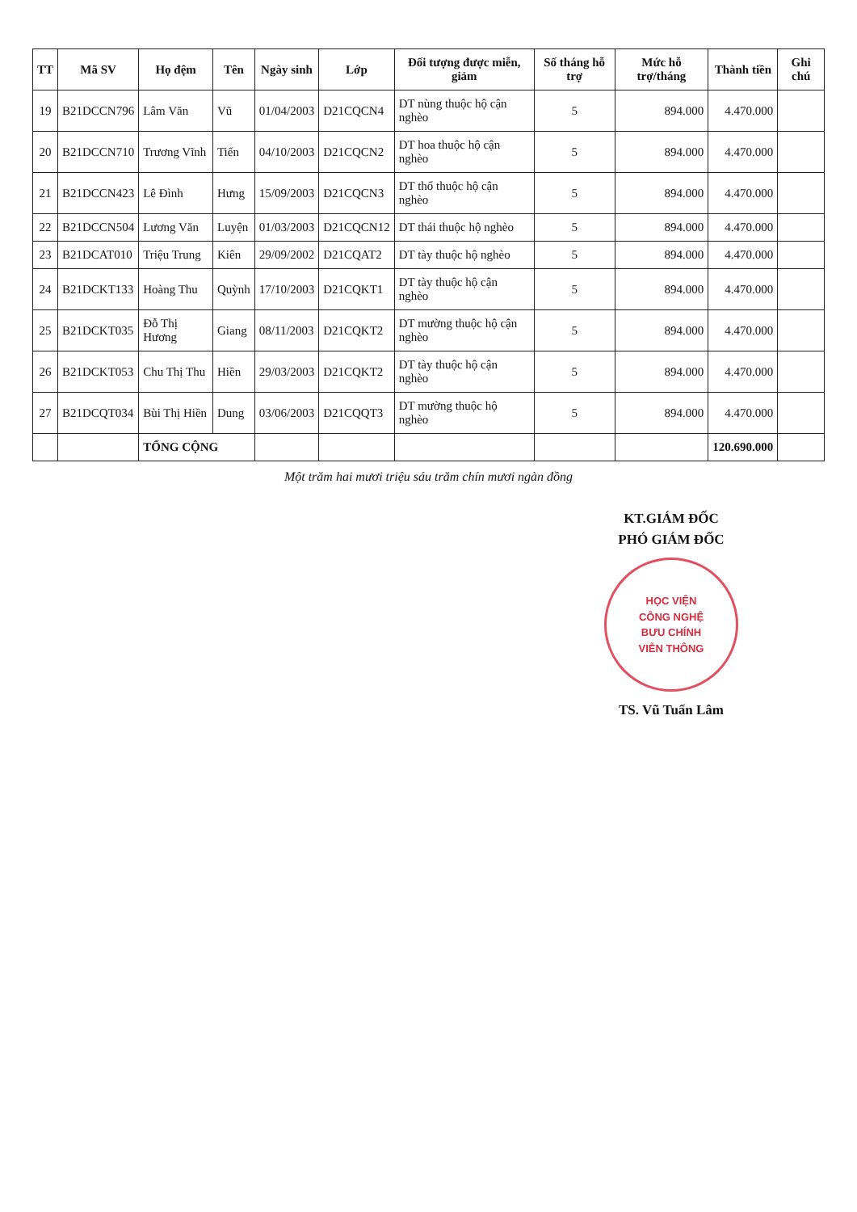| TT | Mã SV | Họ đệm | Tên | Ngày sinh | Lớp | Đối tượng được miễn, giảm | Số tháng hỗ trợ | Mức hỗ trợ/tháng | Thành tiền | Ghi chú |
| --- | --- | --- | --- | --- | --- | --- | --- | --- | --- | --- |
| 19 | B21DCCN796 | Lâm Văn | Vũ | 01/04/2003 | D21CQCN4 | DT nùng thuộc hộ cận nghèo | 5 | 894.000 | 4.470.000 | |
| 20 | B21DCCN710 | Trương Vĩnh | Tiến | 04/10/2003 | D21CQCN2 | DT hoa thuộc hộ cận nghèo | 5 | 894.000 | 4.470.000 | |
| 21 | B21DCCN423 | Lê Đình | Hưng | 15/09/2003 | D21CQCN3 | DT thổ thuộc hộ cận nghèo | 5 | 894.000 | 4.470.000 | |
| 22 | B21DCCN504 | Lương Văn | Luyện | 01/03/2003 | D21CQCN12 | DT thái thuộc hộ nghèo | 5 | 894.000 | 4.470.000 | |
| 23 | B21DCAT010 | Triệu Trung | Kiên | 29/09/2002 | D21CQAT2 | DT tày thuộc hộ nghèo | 5 | 894.000 | 4.470.000 | |
| 24 | B21DCKT133 | Hoàng Thu | Quỳnh | 17/10/2003 | D21CQKT1 | DT tày thuộc hộ cận nghèo | 5 | 894.000 | 4.470.000 | |
| 25 | B21DCKT035 | Đỗ Thị Hương | Giang | 08/11/2003 | D21CQKT2 | DT mường thuộc hộ cận nghèo | 5 | 894.000 | 4.470.000 | |
| 26 | B21DCKT053 | Chu Thị Thu | Hiền | 29/03/2003 | D21CQKT2 | DT tày thuộc hộ cận nghèo | 5 | 894.000 | 4.470.000 | |
| 27 | B21DCQT034 | Bùi Thị Hiền | Dung | 03/06/2003 | D21CQQT3 | DT mường thuộc hộ nghèo | 5 | 894.000 | 4.470.000 | |
| | | TỔNG CỘNG | | | | | | | 120.690.000 | |
Một trăm hai mươi triệu sáu trăm chín mươi ngàn đồng
KT.GIÁM ĐỐC
PHÓ GIÁM ĐỐC
HỌC VIỆN
CÔNG NGHỆ
BƯU CHÍNH
VIỄN THÔNG
TS. Vũ Tuấn Lâm